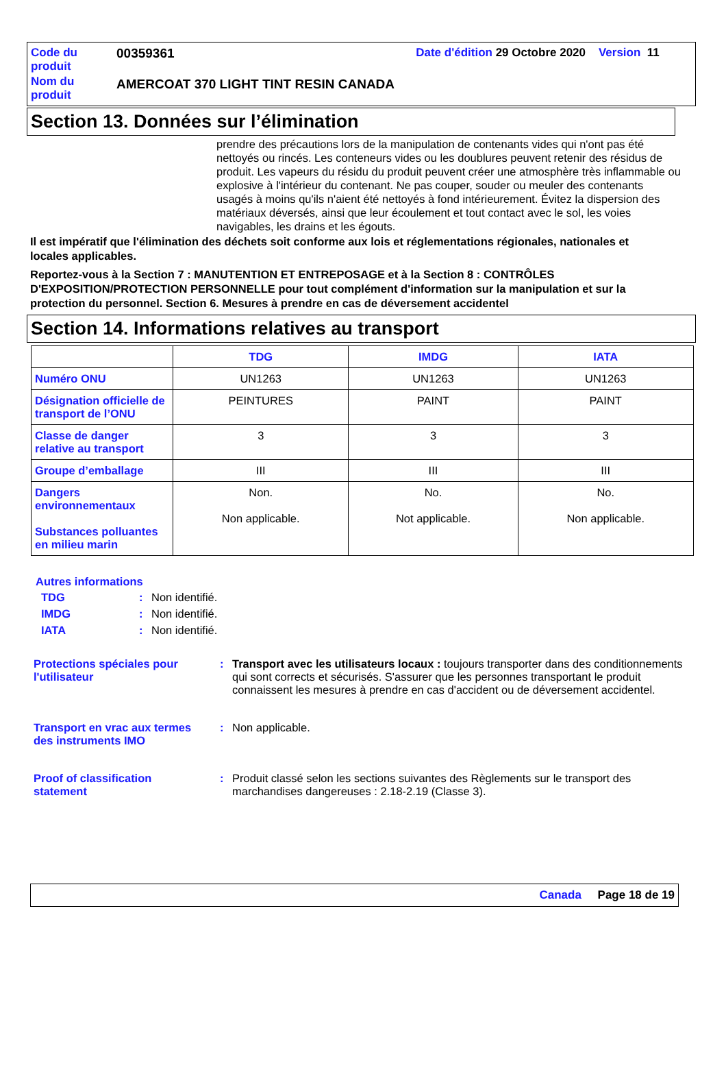| Code du produit | 00359361 | Date d'édition 29 Octobre 2020 Version 11 |
| Nom du produit | AMERCOAT 370 LIGHT TINT RESIN CANADA | |
Section 13. Données sur l’élimination
prendre des précautions lors de la manipulation de contenants vides qui n'ont pas été nettoyés ou rincés. Les conteneurs vides ou les doublures peuvent retenir des résidus de produit. Les vapeurs du résidu du produit peuvent créer une atmosphère très inflammable ou explosive à l'intérieur du contenant. Ne pas couper, souder ou meuler des contenants usagés à moins qu'ils n'aient été nettoyés à fond intérieurement. Évitez la dispersion des matériaux déversés, ainsi que leur écoulement et tout contact avec le sol, les voies navigables, les drains et les égouts.
Il est impératif que l'élimination des déchets soit conforme aux lois et réglementations régionales, nationales et locales applicables.
Reportez-vous à la Section 7 : MANUTENTION ET ENTREPOSAGE et à la Section 8 : CONTRÔLES D'EXPOSITION/PROTECTION PERSONNELLE pour tout complément d'information sur la manipulation et sur la protection du personnel. Section 6. Mesures à prendre en cas de déversement accidentel
Section 14. Informations relatives au transport
| | TDG | IMDG | IATA |
| --- | --- | --- | --- |
| Numéro ONU | UN1263 | UN1263 | UN1263 |
| Désignation officielle de transport de l’ONU | PEINTURES | PAINT | PAINT |
| Classe de danger relative au transport | 3 | 3 | 3 |
| Groupe d’emballage | III | III | III |
| Dangers environnementaux Substances polluantes en milieu marin | Non. Non applicable. | No. Not applicable. | No. Non applicable. |
Autres informations
TDG: Non identifié.
IMDG: Non identifié.
IATA: Non identifié.
Protections spéciales pour l'utilisateur: Transport avec les utilisateurs locaux : toujours transporter dans des conditionnements qui sont corrects et sécurisés. S'assurer que les personnes transportant le produit connaissent les mesures à prendre en cas d'accident ou de déversement accidentel.
Transport en vrac aux termes des instruments IMO: Non applicable.
Proof of classification statement: Produit classé selon les sections suivantes des Règlements sur le transport des marchandises dangereuses : 2.18-2.19 (Classe 3).
Canada Page 18 de 19